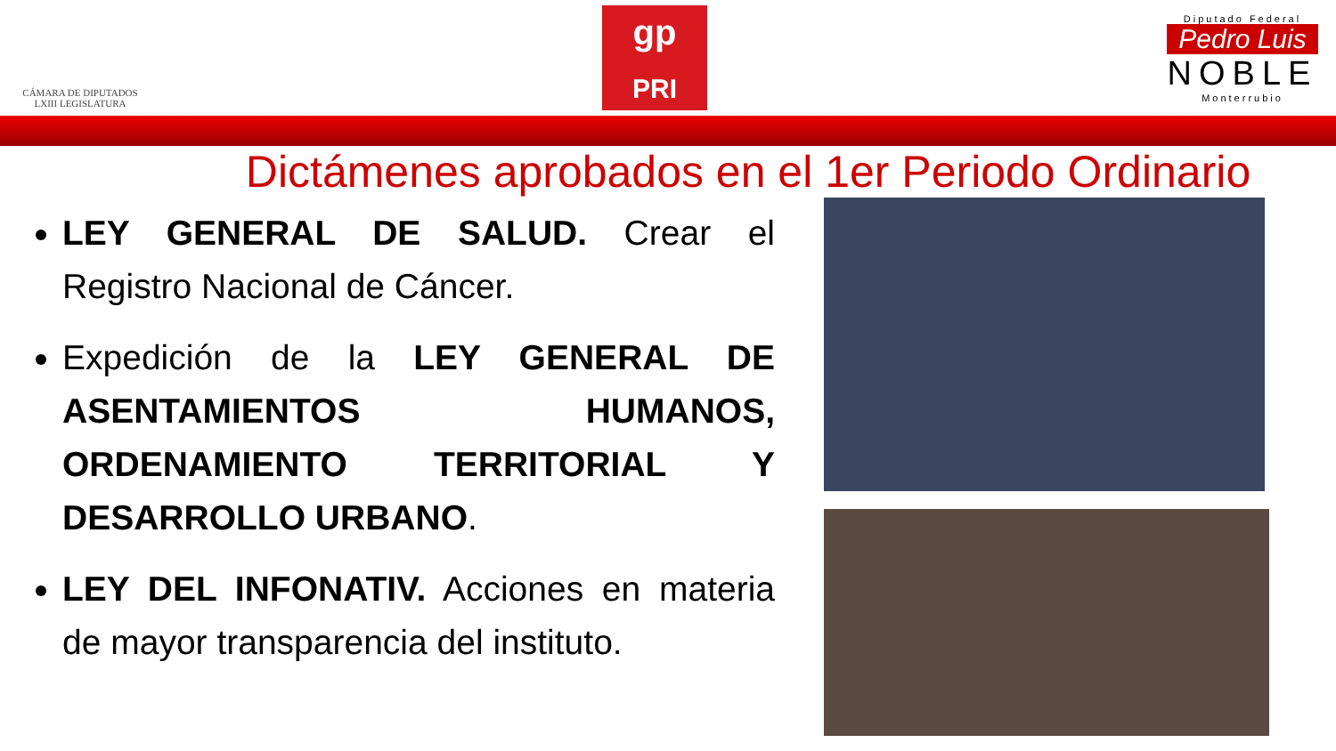CÁMARA DE DIPUTADOS
LXIII LEGISLATURA
gp
PRI
Diputado Federal
Pedro Luis
NOBLE
Monterrubio
Dictámenes aprobados en el 1er Periodo Ordinario
LEY GENERAL DE SALUD. Crear el Registro Nacional de Cáncer.
Expedición de la LEY GENERAL DE ASENTAMIENTOS HUMANOS, ORDENAMIENTO TERRITORIAL Y DESARROLLO URBANO.
LEY DEL INFONATIV. Acciones en materia de mayor transparencia del instituto.